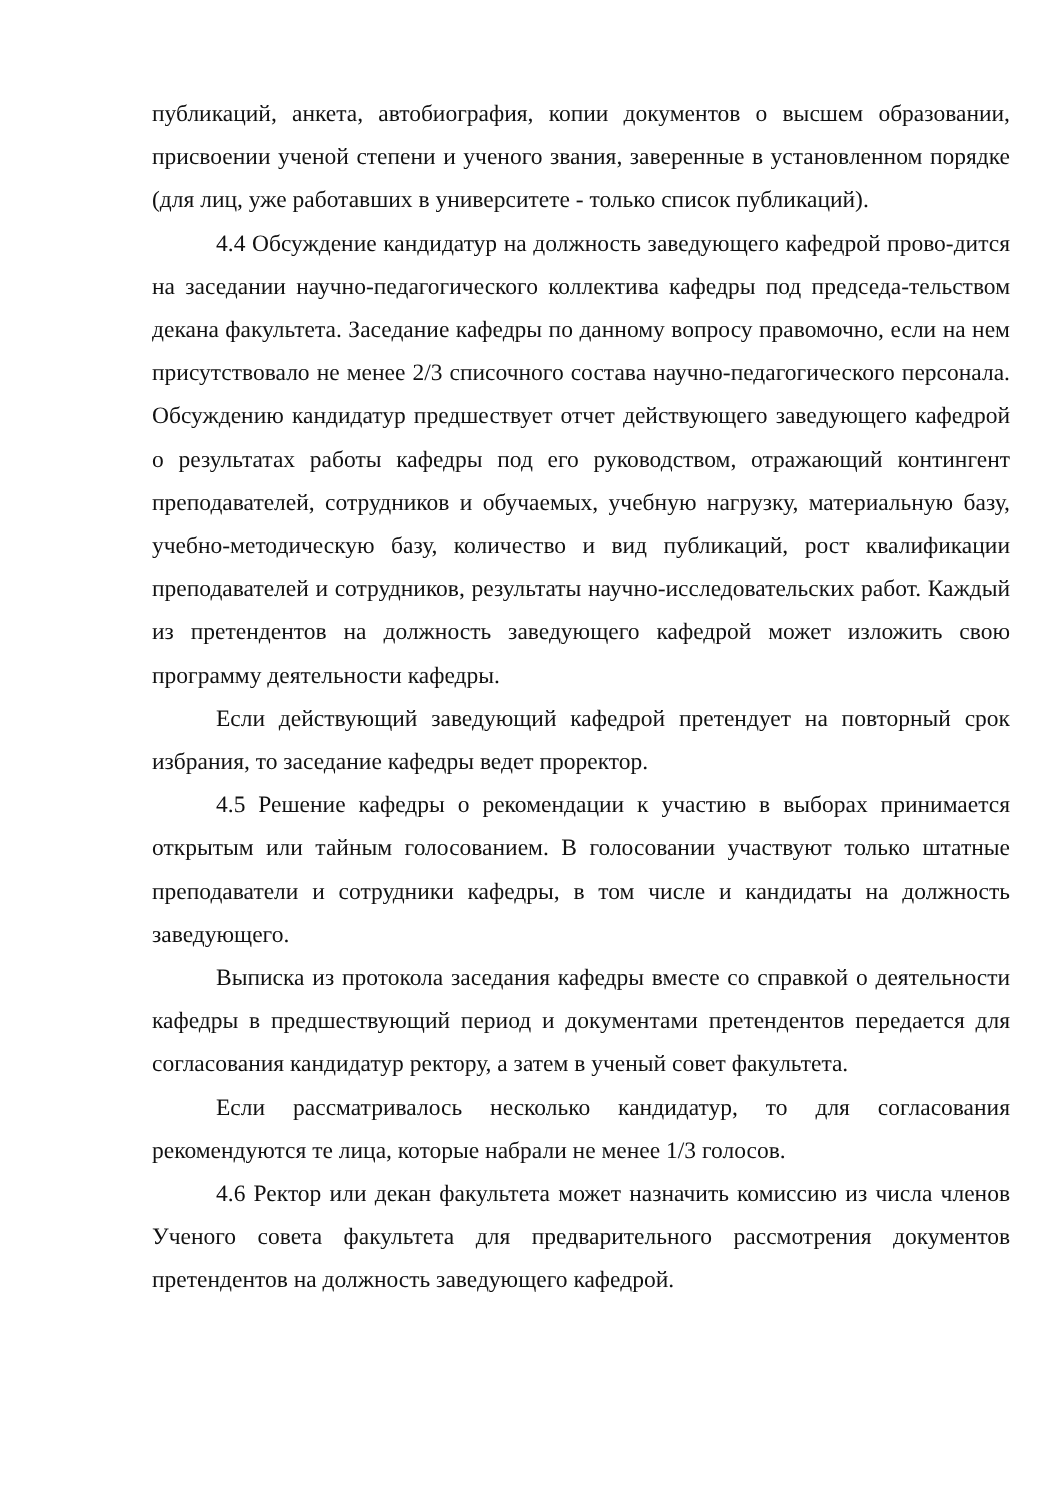публикаций, анкета, автобиография, копии документов о высшем образовании, присвоении ученой степени и ученого звания, заверенные в установленном порядке (для лиц, уже работавших в университете - только список публикаций).
4.4 Обсуждение кандидатур на должность заведующего кафедрой прово-дится на заседании научно-педагогического коллектива кафедры под председа-тельством декана факультета. Заседание кафедры по данному вопросу правомочно, если на нем присутствовало не менее 2/3 списочного состава научно-педагогического персонала. Обсуждению кандидатур предшествует отчет действующего заведующего кафедрой о результатах работы кафедры под его руководством, отражающий контингент преподавателей, сотрудников и обучаемых, учебную нагрузку, материальную базу, учебно-методическую базу, количество и вид публикаций, рост квалификации преподавателей и сотрудников, результаты научно-исследовательских работ. Каждый из претендентов на должность заведующего кафедрой может изложить свою программу деятельности кафедры.
Если действующий заведующий кафедрой претендует на повторный срок избрания, то заседание кафедры ведет проректор.
4.5 Решение кафедры о рекомендации к участию в выборах принимается открытым или тайным голосованием. В голосовании участвуют только штатные преподаватели и сотрудники кафедры, в том числе и кандидаты на должность заведующего.
Выписка из протокола заседания кафедры вместе со справкой о деятельности кафедры в предшествующий период и документами претендентов передается для согласования кандидатур ректору, а затем в ученый совет факультета.
Если рассматривалось несколько кандидатур, то для согласования рекомендуются те лица, которые набрали не менее 1/3 голосов.
4.6 Ректор или декан факультета может назначить комиссию из числа членов Ученого совета факультета для предварительного рассмотрения документов претендентов на должность заведующего кафедрой.